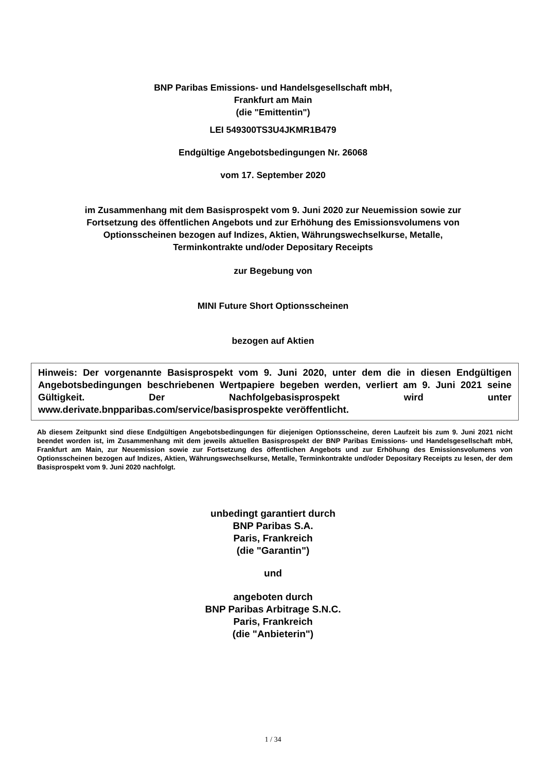BNP Paribas Emissions- und Handelsgesellschaft mbH,
Frankfurt am Main
(die "Emittentin")
LEI 549300TS3U4JKMR1B479
Endgültige Angebotsbedingungen Nr. 26068
vom 17. September 2020
im Zusammenhang mit dem Basisprospekt vom 9. Juni 2020 zur Neuemission sowie zur
Fortsetzung des öffentlichen Angebots und zur Erhöhung des Emissionsvolumens von
Optionsscheinen bezogen auf Indizes, Aktien, Währungswechselkurse, Metalle,
Terminkontrakte und/oder Depositary Receipts
zur Begebung von
MINI Future Short Optionsscheinen
bezogen auf Aktien
Hinweis: Der vorgenannte Basisprospekt vom 9. Juni 2020, unter dem die in diesen Endgültigen Angebotsbedingungen beschriebenen Wertpapiere begeben werden, verliert am 9. Juni 2021 seine Gültigkeit. Der Nachfolgebasisprospekt wird unter www.derivate.bnpparibas.com/service/basisprospekte veröffentlicht.
Ab diesem Zeitpunkt sind diese Endgültigen Angebotsbedingungen für diejenigen Optionsscheine, deren Laufzeit bis zum 9. Juni 2021 nicht beendet worden ist, im Zusammenhang mit dem jeweils aktuellen Basisprospekt der BNP Paribas Emissions- und Handelsgesellschaft mbH, Frankfurt am Main, zur Neuemission sowie zur Fortsetzung des öffentlichen Angebots und zur Erhöhung des Emissionsvolumens von Optionsscheinen bezogen auf Indizes, Aktien, Währungswechselkurse, Metalle, Terminkontrakte und/oder Depositary Receipts zu lesen, der dem Basisprospekt vom 9. Juni 2020 nachfolgt.
unbedingt garantiert durch
BNP Paribas S.A.
Paris, Frankreich
(die "Garantin")
und
angeboten durch
BNP Paribas Arbitrage S.N.C.
Paris, Frankreich
(die "Anbieterin")
1 / 34